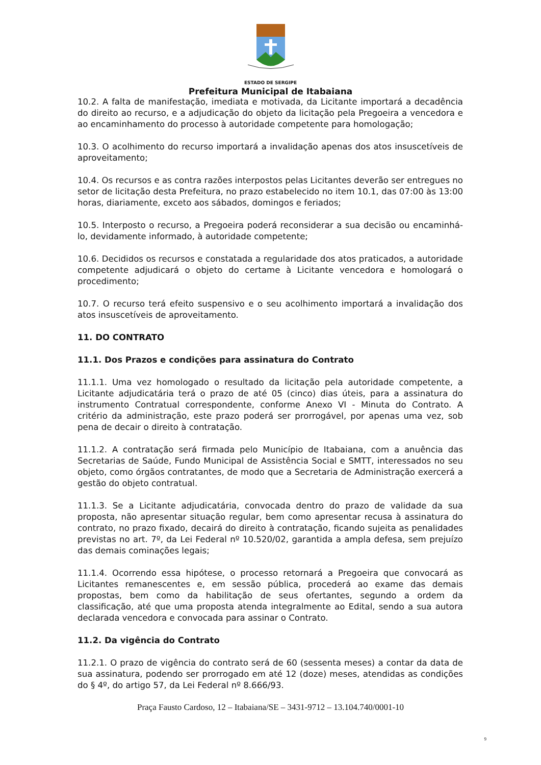ESTADO DE SERGIPE
Prefeitura Municipal de Itabaiana
10.2. A falta de manifestação, imediata e motivada, da Licitante importará a decadência do direito ao recurso, e a adjudicação do objeto da licitação pela Pregoeira a vencedora e ao encaminhamento do processo à autoridade competente para homologação;
10.3. O acolhimento do recurso importará a invalidação apenas dos atos insuscetíveis de aproveitamento;
10.4. Os recursos e as contra razões interpostos pelas Licitantes deverão ser entregues no setor de licitação desta Prefeitura, no prazo estabelecido no item 10.1, das 07:00 às 13:00 horas, diariamente, exceto aos sábados, domingos e feriados;
10.5. Interposto o recurso, a Pregoeira poderá reconsiderar a sua decisão ou encaminhá-lo, devidamente informado, à autoridade competente;
10.6. Decididos os recursos e constatada a regularidade dos atos praticados, a autoridade competente adjudicará o objeto do certame à Licitante vencedora e homologará o procedimento;
10.7. O recurso terá efeito suspensivo e o seu acolhimento importará a invalidação dos atos insuscetíveis de aproveitamento.
11. DO CONTRATO
11.1. Dos Prazos e condições para assinatura do Contrato
11.1.1. Uma vez homologado o resultado da licitação pela autoridade competente, a Licitante adjudicatária terá o prazo de até 05 (cinco) dias úteis, para a assinatura do instrumento Contratual correspondente, conforme Anexo VI - Minuta do Contrato. A critério da administração, este prazo poderá ser prorrogável, por apenas uma vez, sob pena de decair o direito à contratação.
11.1.2. A contratação será firmada pelo Município de Itabaiana, com a anuência das Secretarias de Saúde, Fundo Municipal de Assistência Social e SMTT, interessados no seu objeto, como órgãos contratantes, de modo que a Secretaria de Administração exercerá a gestão do objeto contratual.
11.1.3. Se a Licitante adjudicatária, convocada dentro do prazo de validade da sua proposta, não apresentar situação regular, bem como apresentar recusa à assinatura do contrato, no prazo fixado, decairá do direito à contratação, ficando sujeita as penalidades previstas no art. 7º, da Lei Federal nº 10.520/02, garantida a ampla defesa, sem prejuízo das demais cominações legais;
11.1.4. Ocorrendo essa hipótese, o processo retornará a Pregoeira que convocará as Licitantes remanescentes e, em sessão pública, procederá ao exame das demais propostas, bem como da habilitação de seus ofertantes, segundo a ordem da classificação, até que uma proposta atenda integralmente ao Edital, sendo a sua autora declarada vencedora e convocada para assinar o Contrato.
11.2. Da vigência do Contrato
11.2.1. O prazo de vigência do contrato será de 60 (sessenta meses) a contar da data de sua assinatura, podendo ser prorrogado em até 12 (doze) meses, atendidas as condições do § 4º, do artigo 57, da Lei Federal nº 8.666/93.
Praça Fausto Cardoso, 12 – Itabaiana/SE – 3431-9712 – 13.104.740/0001-10
9